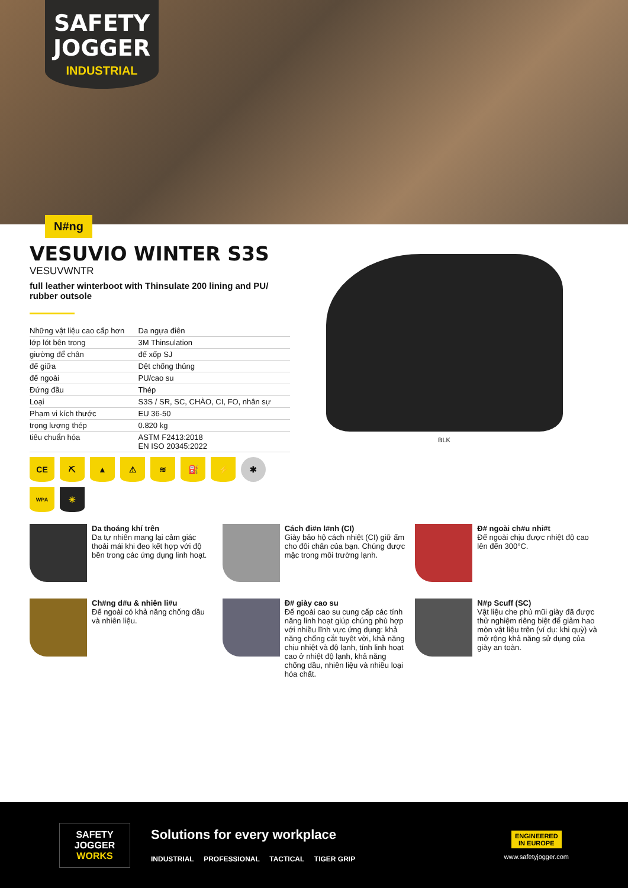SAFETY
JOGGER
INDUSTRIAL
N#ng
VESUVIO WINTER S3S
VESUVWNTR
full leather winterboot with Thinsulate 200 lining and PU/ rubber outsole
| Những vật liệu cao cấp hơn | Da ngựa điên |
| lớp lót bên trong | 3M Thinsulation |
| giường để chân | đế xốp SJ |
| đế giữa | Dệt chống thủng |
| đế ngoài | PU/cao su |
| Đứng đầu | Thép |
| Loại | S3S / SR, SC, CHÀO, CI, FO, nhân sự |
| Phạm vi kích thước | EU 36-50 |
| trọng lượng thép | 0.820 kg |
| tiêu chuẩn hóa | ASTM F2413:2018 EN ISO 20345:2022 |
CE
⛏
▲
⚠
≋
⛽
⚡
✱
WPA
✳
BLK
Da thoáng khí trên
Da tự nhiên mang lại cảm giác thoải mái khi đeo kết hợp với độ bền trong các ứng dụng linh hoạt.
Cách đi#n l#nh (CI)
Giày bảo hộ cách nhiệt (CI) giữ ấm cho đôi chân của bạn. Chúng được mặc trong môi trường lạnh.
Đ# ngoài ch#u nhi#t
Đế ngoài chịu được nhiệt độ cao lên đến 300°C.
Ch#ng d#u & nhiên li#u
Đế ngoài có khả năng chống dầu và nhiên liệu.
Đ# giày cao su
Đế ngoài cao su cung cấp các tính năng linh hoạt giúp chúng phù hợp với nhiều lĩnh vực ứng dụng: khả năng chống cắt tuyệt vời, khả năng chịu nhiệt và độ lạnh, tính linh hoạt cao ở nhiệt độ lạnh, khả năng chống dầu, nhiên liệu và nhiều loại hóa chất.
N#p Scuff (SC)
Vật liệu che phủ mũi giày đã được thử nghiệm riêng biệt để giảm hao mòn vật liệu trên (ví dụ: khi quỳ) và mở rộng khả năng sử dụng của giày an toàn.
SAFETY
JOGGER
WORKS
Solutions for every workplace
INDUSTRIAL PROFESSIONAL TACTICAL TIGER GRIP
ENGINEERED
IN EUROPE
www.safetyjogger.com